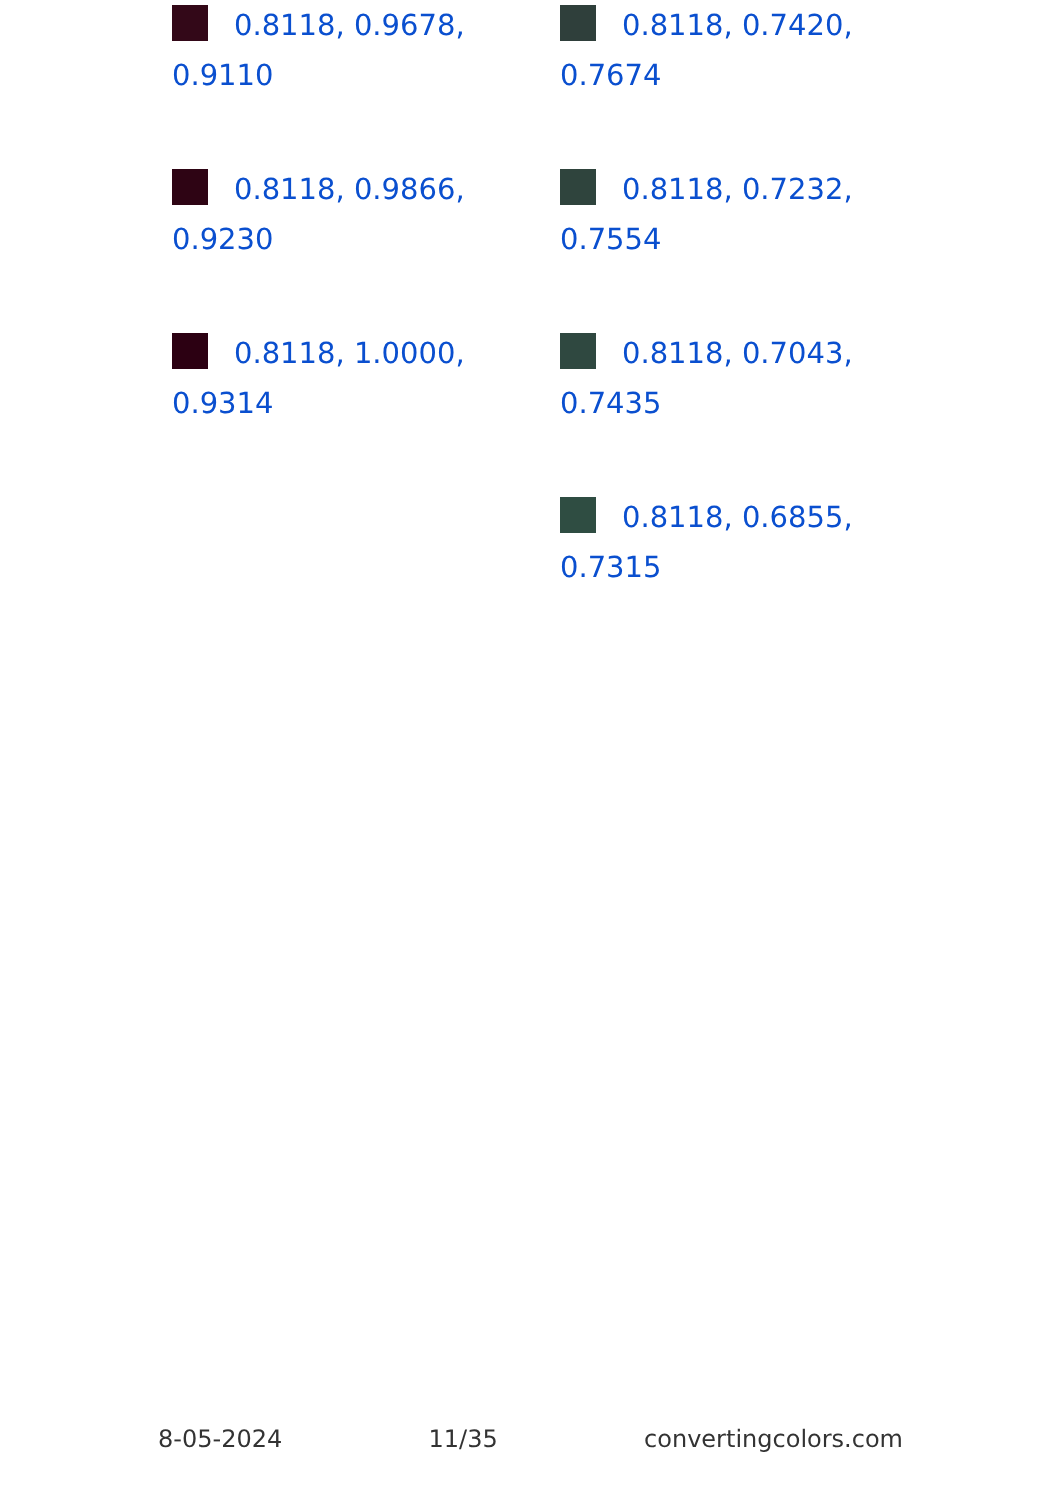0.8118, 0.9678, 0.9110
0.8118, 0.9866, 0.9230
0.8118, 1.0000, 0.9314
0.8118, 0.7420, 0.7674
0.8118, 0.7232, 0.7554
0.8118, 0.7043, 0.7435
0.8118, 0.6855, 0.7315
8-05-2024 11/35 convertingcolors.com